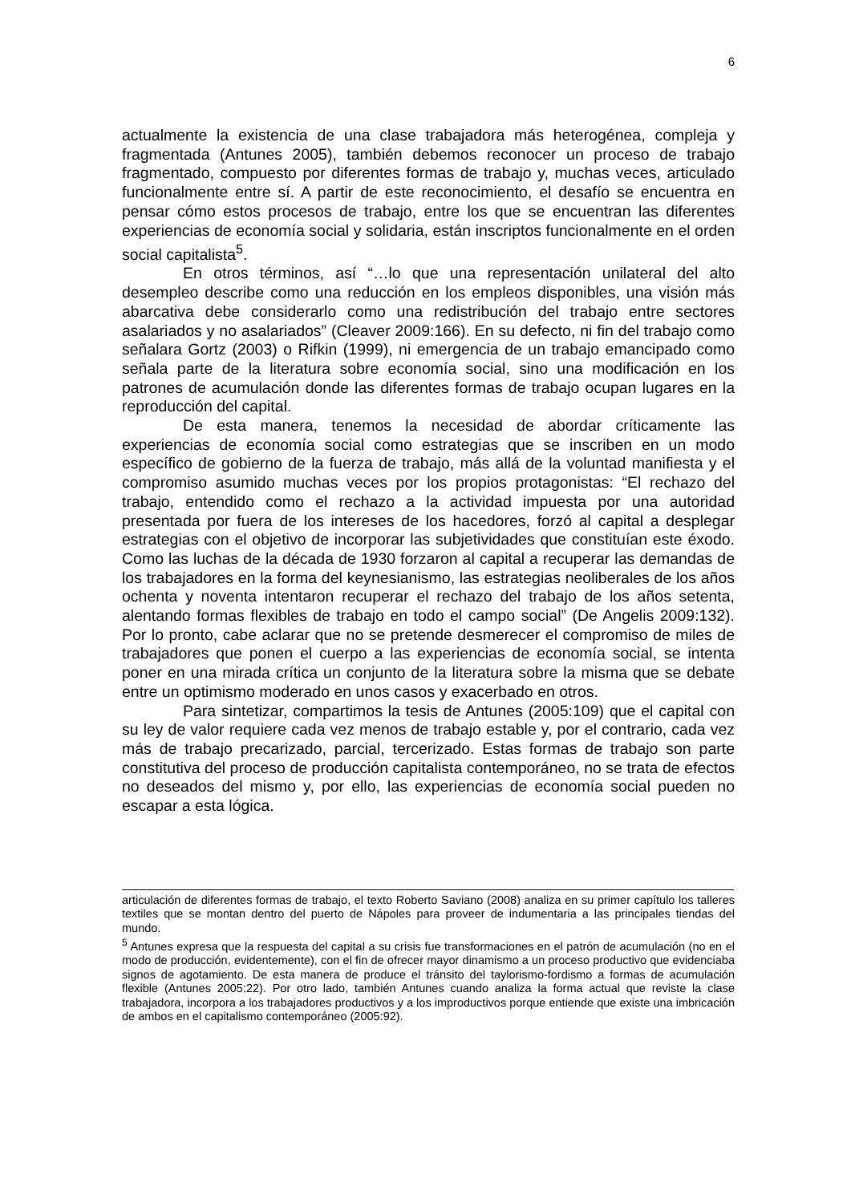6
actualmente la existencia de una clase trabajadora más heterogénea, compleja y fragmentada (Antunes 2005), también debemos reconocer un proceso de trabajo fragmentado, compuesto por diferentes formas de trabajo y, muchas veces, articulado funcionalmente entre sí. A partir de este reconocimiento, el desafío se encuentra en pensar cómo estos procesos de trabajo, entre los que se encuentran las diferentes experiencias de economía social y solidaria, están inscriptos funcionalmente en el orden social capitalista<sup>5</sup>.
En otros términos, así “…lo que una representación unilateral del alto desempleo describe como una reducción en los empleos disponibles, una visión más abarcativa debe considerarlo como una redistribución del trabajo entre sectores asalariados y no asalariados” (Cleaver 2009:166). En su defecto, ni fin del trabajo como señalara Gortz (2003) o Rifkin (1999), ni emergencia de un trabajo emancipado como señala parte de la literatura sobre economía social, sino una modificación en los patrones de acumulación donde las diferentes formas de trabajo ocupan lugares en la reproducción del capital.
De esta manera, tenemos la necesidad de abordar críticamente las experiencias de economía social como estrategias que se inscriben en un modo específico de gobierno de la fuerza de trabajo, más allá de la voluntad manifiesta y el compromiso asumido muchas veces por los propios protagonistas: “El rechazo del trabajo, entendido como el rechazo a la actividad impuesta por una autoridad presentada por fuera de los intereses de los hacedores, forzó al capital a desplegar estrategias con el objetivo de incorporar las subjetividades que constituían este éxodo. Como las luchas de la década de 1930 forzaron al capital a recuperar las demandas de los trabajadores en la forma del keynesianismo, las estrategias neoliberales de los años ochenta y noventa intentaron recuperar el rechazo del trabajo de los años setenta, alentando formas flexibles de trabajo en todo el campo social” (De Angelis 2009:132). Por lo pronto, cabe aclarar que no se pretende desmerecer el compromiso de miles de trabajadores que ponen el cuerpo a las experiencias de economía social, se intenta poner en una mirada crítica un conjunto de la literatura sobre la misma que se debate entre un optimismo moderado en unos casos y exacerbado en otros.
Para sintetizar, compartimos la tesis de Antunes (2005:109) que el capital con su ley de valor requiere cada vez menos de trabajo estable y, por el contrario, cada vez más de trabajo precarizado, parcial, tercerizado. Estas formas de trabajo son parte constitutiva del proceso de producción capitalista contemporáneo, no se trata de efectos no deseados del mismo y, por ello, las experiencias de economía social pueden no escapar a esta lógica.
articulación de diferentes formas de trabajo, el texto Roberto Saviano (2008) analiza en su primer capítulo los talleres textiles que se montan dentro del puerto de Nápoles para proveer de indumentaria a las principales tiendas del mundo.
<sup>5</sup> Antunes expresa que la respuesta del capital a su crisis fue transformaciones en el patrón de acumulación (no en el modo de producción, evidentemente), con el fin de ofrecer mayor dinamismo a un proceso productivo que evidenciaba signos de agotamiento. De esta manera de produce el tránsito del taylorismo-fordismo a formas de acumulación flexible (Antunes 2005:22). Por otro lado, también Antunes cuando analiza la forma actual que reviste la clase trabajadora, incorpora a los trabajadores productivos y a los improductivos porque entiende que existe una imbricación de ambos en el capitalismo contemporáneo (2005:92).